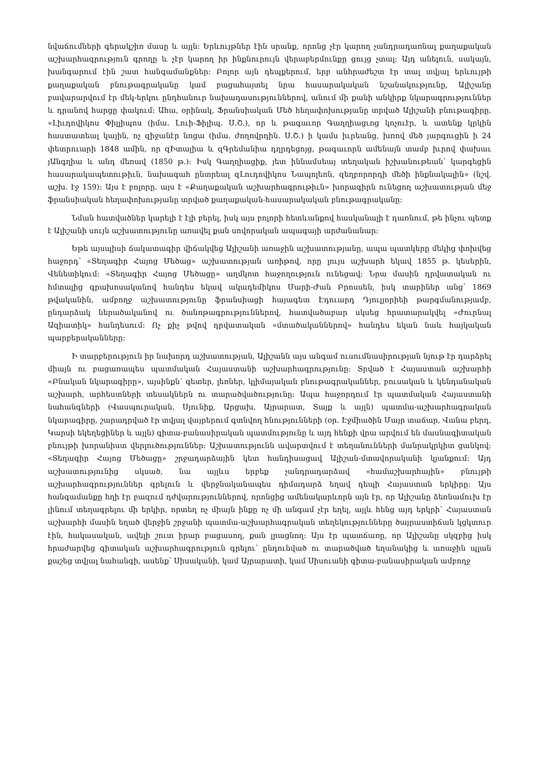նվաճումների գերակշիռ մասը և այլն։ Երևույթներ էին սրանք, որոնց չէր կարող չանդրադառնալ քաղաքական աշխարհագրություն գրողը և չէր կարող իր ինքնուրույն վերաբերմունքը ցույց չտալ։ Այդ անելուն, սակայն, խանգարում էին շատ հանգամանքներ։ Բոլոր այն դեպքերում, երբ անհրաժեշտ էր տալ տվյալ երևույթի քաղաքական բնութագրականը կամ բացահայտել նրա հասարակական նշանակությունը, Ալիշանը բավարարվում էր մեկ-երկու ընդհանուր նախադասություններով, անում մի քանի անկիրք նկարագրություններ և դրանով հարցը փակում։ Ահա, օրինակ, Ֆրանսիական Մեծ հեղափոխությանը տրված Ալիշանի բնութագիրը. «Լիւդովիկոս Փիլլիպոս (իմա. Լուի-Ֆիլիպ. Ս.Շ.), որ և թագաւոր Գաղղիացւոց կոչուէր, և ատենք կրկին հաստատեալ կային, ոչ զիջանէր նոցա (իմա. ժողովրդին. Ս.Շ.) ի կամս իւրեանց, խռով մեծ յարգուցին ի 24 փետրուարի 1848 ամին, որ զԻտալիա և զԳրեմանիա դղրդեցոյց, թագաւորն ամենայն տամբ իւրով փախաւ յԱնգղիա և անդ մեռավ (1850 թ.)։ Իսկ Գաղղիացիք, յետ իննամսեայ տեղական իշխանութեան՝ կարգեցին հասարակապետութիւն, նախագահ ընտրեալ զԼուդովիկոս Նապոլեոն, զեղբորորդի մեծի ինքնակալին» (նշվ. աշխ. էջ 159)։ Այս է բոլորը. այս է «Քաղաքական աշխարհագրութիւն» խորագիրն ունեցող աշխատության մեջ ֆրանսիական հեղափոխությանը տրված քաղաքական-հասարակական բնութագրականը։
Նման հատվածներ կարելի է էլի բերել, իսկ այս բոլորի հետևանքով հասկանալի է դառնում, թե ինչու պետք է Ալիշանի սույն աշխատությունը առավել քան սովորական ապագայի արժանանար։
Եթե այսպիսի ճակատագիր վիճակվեց Ալիշանի առաջին աշխատությանը, ապա պատկերը մեկից փոխվեց հաջորդ՝ «Տեղագիր Հայոց Մեծաց» աշխատության առիթով, որը լույս աշխարհ եկավ 1855 թ. կեսերին, Վենետիկում։ «Տեղագիր Հայոց Մեծացը» աղմկոտ հաջողություն ունեցավ։ Նրա մասին դրվատական ու հմտալից գրախոսականով հանդես եկավ ակադեմիկոս Մարի-Ժան Բրոսսեն, իսկ տարիներ անց՝ 1869 թվականին, ամբողջ աշխատությունը ֆրանսիացի հայագետ Էդուարդ Դյուլյորիեի թարգմանությամբ, ընդարձակ ներածականով ու ծանոթագրություններով, հատվածաբար սկսեց հրատարակվել «Ժուրնալ Ազիատիկ» հանդեսում։ Ոչ քիչ թվով դրվատական «մտածականներով» հանդես եկան նաև հայկական պարբերականները։
Ի տարբերություն իր նախորդ աշխատության, Ալիշանն այս անգամ ուսումնասիրության նյութ էր դարձրել միայն ու բացառապես պատմական Հայաստանի աշխարհագրությունը։ Տրված է Հայաստան աշխարհի «Բնական նկարագիրը», այսինքն՝ գետեր, լեռներ, կլիմայական բնութագրականներ, բուսական և կենդանական աշխարհ, արհեստների տեսակներն ու տարածվածությունը։ Ապա հաջորդում էր պատմական Հայաստանի նահանգների (Վասպուրական, Սյունիք, Արցախ, Այրարատ, Տայք և այլն) պատմա-աշխարհագրական նկարագիրը, շարադրված էր տվյալ վայրերում գտնվող հնությունների (օր. Էջմիածին Մայր տաճար, Վանա բերդ, Կարսի եկեղեցիներ և այլն) գիտա-բանասիրական պատմությունը և այդ հենքի վրա արվում են մասնագիտական բնույթի խորանիստ վերլուծություններ։ Աշխատությունն ավարտվում է տեղանունների մանրակրկիտ ցանկով։ «Տեղագիր Հայոց Մեծացը» շրջադարձային կետ հանդիսացավ Ալիշան-մտավորականի կյանքում։ Այդ աշխատությունից սկսած, նա այլևս երբեք չանդրադարձավ «համաշխարհային» բնույթի աշխարհագրություններ գրելուն և վերջնականապես դիմադարձ եղավ դեպի Հայաստան երկիրը։ Այս հանգամանքը հղի էր բազում դժվարություններով, որոնցից ամենակարևորն այն էր, որ Ալիշանը ձեռնամուխ էր լինում տեղագրելու մի երկիր, որտեղ ոչ միայն ինքը ոչ մի անգամ չէր եղել, այլև հենց այդ երկրի՝ Հայաստան աշխարհի մասին եղած վերջին շրջանի պատմա-աշխարհագրական տեղեկությունները ծայրաստիճան կցկտուր էին, հակասական, ավելի շուտ իրար բացասող, քան լրացնող։ Այս էր պատճառը, որ Ալիշանը սկզբից իսկ հրաժարվեց գիտական աշխարհագրություն գրելու՝ ընդունված ու տարածված եղանակից և առաջին պլան քաշեց տվյալ նահանգի, ասենք՝ Սիսականի, կամ Այրարատի, կամ Սիսուանի գիտա-բանասիրական ամբողջ